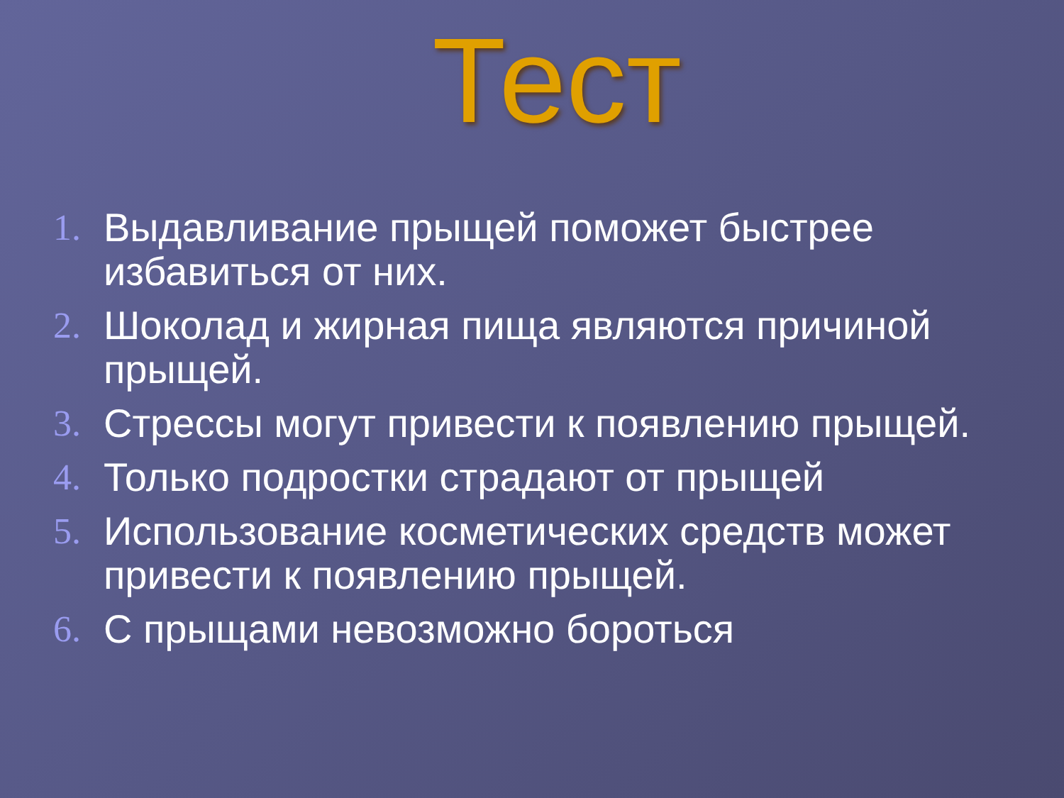Тест
1. Выдавливание прыщей поможет быстрее избавиться от них.
2. Шоколад и жирная пища являются причиной прыщей.
3. Стрессы могут привести к появлению прыщей.
4. Только подростки страдают от прыщей
5. Использование косметических средств может привести к появлению прыщей.
6. С прыщами невозможно бороться